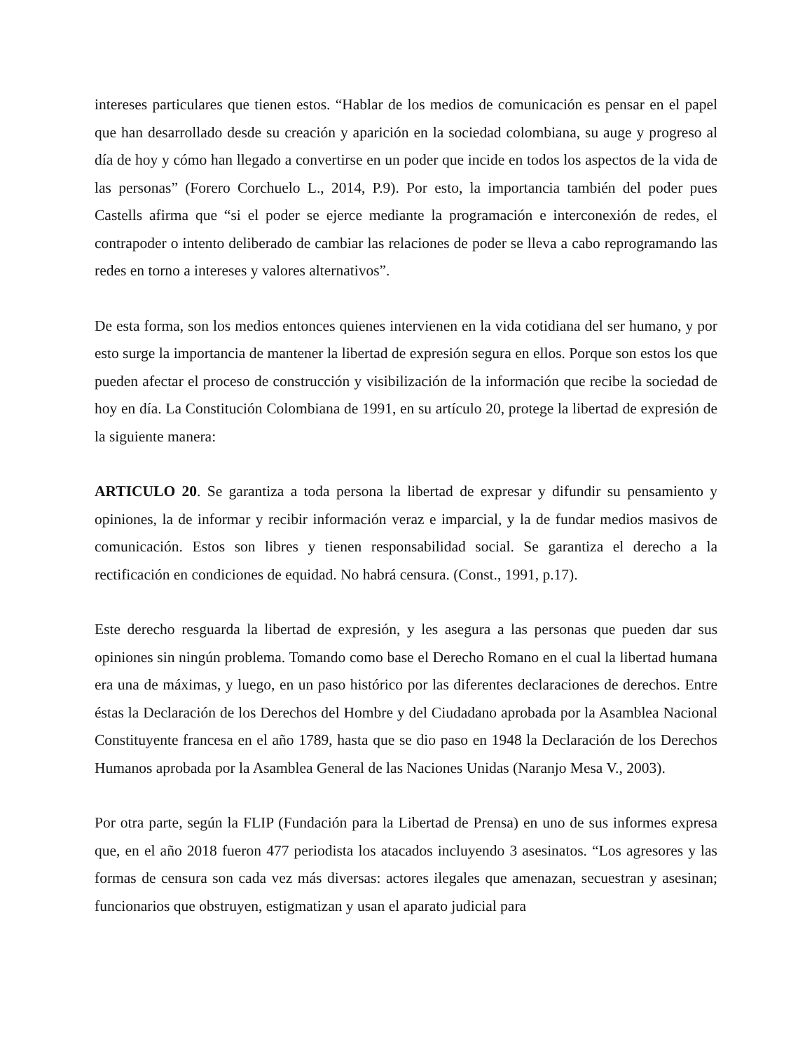intereses particulares que tienen estos. “Hablar de los medios de comunicación es pensar en el papel que han desarrollado desde su creación y aparición en la sociedad colombiana, su auge y progreso al día de hoy y cómo han llegado a convertirse en un poder que incide en todos los aspectos de la vida de las personas” (Forero Corchuelo L., 2014, P.9). Por esto, la importancia también del poder pues Castells afirma que “si el poder se ejerce mediante la programación e interconexión de redes, el contrapoder o intento deliberado de cambiar las relaciones de poder se lleva a cabo reprogramando las redes en torno a intereses y valores alternativos”.
De esta forma, son los medios entonces quienes intervienen en la vida cotidiana del ser humano, y por esto surge la importancia de mantener la libertad de expresión segura en ellos. Porque son estos los que pueden afectar el proceso de construcción y visibilización de la información que recibe la sociedad de hoy en día. La Constitución Colombiana de 1991, en su artículo 20, protege la libertad de expresión de la siguiente manera:
ARTICULO 20. Se garantiza a toda persona la libertad de expresar y difundir su pensamiento y opiniones, la de informar y recibir información veraz e imparcial, y la de fundar medios masivos de comunicación. Estos son libres y tienen responsabilidad social. Se garantiza el derecho a la rectificación en condiciones de equidad. No habrá censura. (Const., 1991, p.17).
Este derecho resguarda la libertad de expresión, y les asegura a las personas que pueden dar sus opiniones sin ningún problema. Tomando como base el Derecho Romano en el cual la libertad humana era una de máximas, y luego, en un paso histórico por las diferentes declaraciones de derechos. Entre éstas la Declaración de los Derechos del Hombre y del Ciudadano aprobada por la Asamblea Nacional Constituyente francesa en el año 1789, hasta que se dio paso en 1948 la Declaración de los Derechos Humanos aprobada por la Asamblea General de las Naciones Unidas (Naranjo Mesa V., 2003).
Por otra parte, según la FLIP (Fundación para la Libertad de Prensa) en uno de sus informes expresa que, en el año 2018 fueron 477 periodista los atacados incluyendo 3 asesinatos. “Los agresores y las formas de censura son cada vez más diversas: actores ilegales que amenazan, secuestran y asesinan; funcionarios que obstruyen, estigmatizan y usan el aparato judicial para